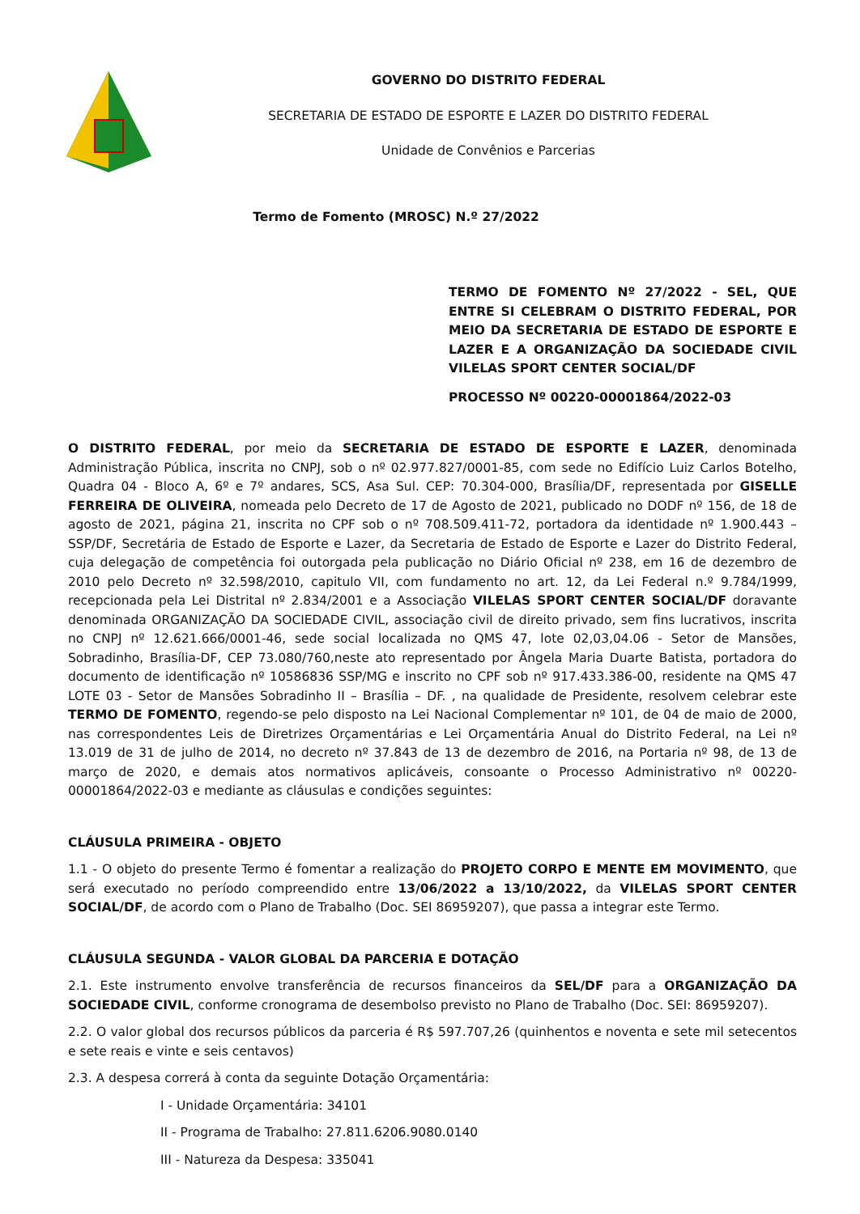GOVERNO DO DISTRITO FEDERAL
SECRETARIA DE ESTADO DE ESPORTE E LAZER DO DISTRITO FEDERAL
Unidade de Convênios e Parcerias
Termo de Fomento (MROSC) N.º 27/2022
TERMO DE FOMENTO Nº 27/2022 - SEL, QUE ENTRE SI CELEBRAM O DISTRITO FEDERAL, POR MEIO DA SECRETARIA DE ESTADO DE ESPORTE E LAZER E A ORGANIZAÇÃO DA SOCIEDADE CIVIL VILELAS SPORT CENTER SOCIAL/DF
PROCESSO Nº 00220-00001864/2022-03
O DISTRITO FEDERAL, por meio da SECRETARIA DE ESTADO DE ESPORTE E LAZER, denominada Administração Pública, inscrita no CNPJ, sob o nº 02.977.827/0001-85, com sede no Edifício Luiz Carlos Botelho, Quadra 04 - Bloco A, 6º e 7º andares, SCS, Asa Sul. CEP: 70.304-000, Brasília/DF, representada por GISELLE FERREIRA DE OLIVEIRA, nomeada pelo Decreto de 17 de Agosto de 2021, publicado no DODF nº 156, de 18 de agosto de 2021, página 21, inscrita no CPF sob o nº 708.509.411-72, portadora da identidade nº 1.900.443 – SSP/DF, Secretária de Estado de Esporte e Lazer, da Secretaria de Estado de Esporte e Lazer do Distrito Federal, cuja delegação de competência foi outorgada pela publicação no Diário Oficial nº 238, em 16 de dezembro de 2010 pelo Decreto nº 32.598/2010, capitulo VII, com fundamento no art. 12, da Lei Federal n.º 9.784/1999, recepcionada pela Lei Distrital nº 2.834/2001 e a Associação VILELAS SPORT CENTER SOCIAL/DF doravante denominada ORGANIZAÇÃO DA SOCIEDADE CIVIL, associação civil de direito privado, sem fins lucrativos, inscrita no CNPJ nº 12.621.666/0001-46, sede social localizada no QMS 47, lote 02,03,04.06 - Setor de Mansões, Sobradinho, Brasília-DF, CEP 73.080/760,neste ato representado por Ângela Maria Duarte Batista, portadora do documento de identificação nº 10586836 SSP/MG e inscrito no CPF sob nº 917.433.386-00, residente na QMS 47 LOTE 03 - Setor de Mansões Sobradinho II – Brasília – DF. , na qualidade de Presidente, resolvem celebrar este TERMO DE FOMENTO, regendo-se pelo disposto na Lei Nacional Complementar nº 101, de 04 de maio de 2000, nas correspondentes Leis de Diretrizes Orçamentárias e Lei Orçamentária Anual do Distrito Federal, na Lei nº 13.019 de 31 de julho de 2014, no decreto nº 37.843 de 13 de dezembro de 2016, na Portaria nº 98, de 13 de março de 2020, e demais atos normativos aplicáveis, consoante o Processo Administrativo nº 00220-00001864/2022-03 e mediante as cláusulas e condições seguintes:
CLÁUSULA PRIMEIRA - OBJETO
1.1 - O objeto do presente Termo é fomentar a realização do PROJETO CORPO E MENTE EM MOVIMENTO, que será executado no período compreendido entre 13/06/2022 a 13/10/2022, da VILELAS SPORT CENTER SOCIAL/DF, de acordo com o Plano de Trabalho (Doc. SEI 86959207), que passa a integrar este Termo.
CLÁUSULA SEGUNDA - VALOR GLOBAL DA PARCERIA E DOTAÇÃO
2.1. Este instrumento envolve transferência de recursos financeiros da SEL/DF para a ORGANIZAÇÃO DA SOCIEDADE CIVIL, conforme cronograma de desembolso previsto no Plano de Trabalho (Doc. SEI: 86959207).
2.2. O valor global dos recursos públicos da parceria é R$ 597.707,26 (quinhentos e noventa e sete mil setecentos e sete reais e vinte e seis centavos)
2.3. A despesa correrá à conta da seguinte Dotação Orçamentária:
I - Unidade Orçamentária: 34101
II - Programa de Trabalho: 27.811.6206.9080.0140
III - Natureza da Despesa: 335041